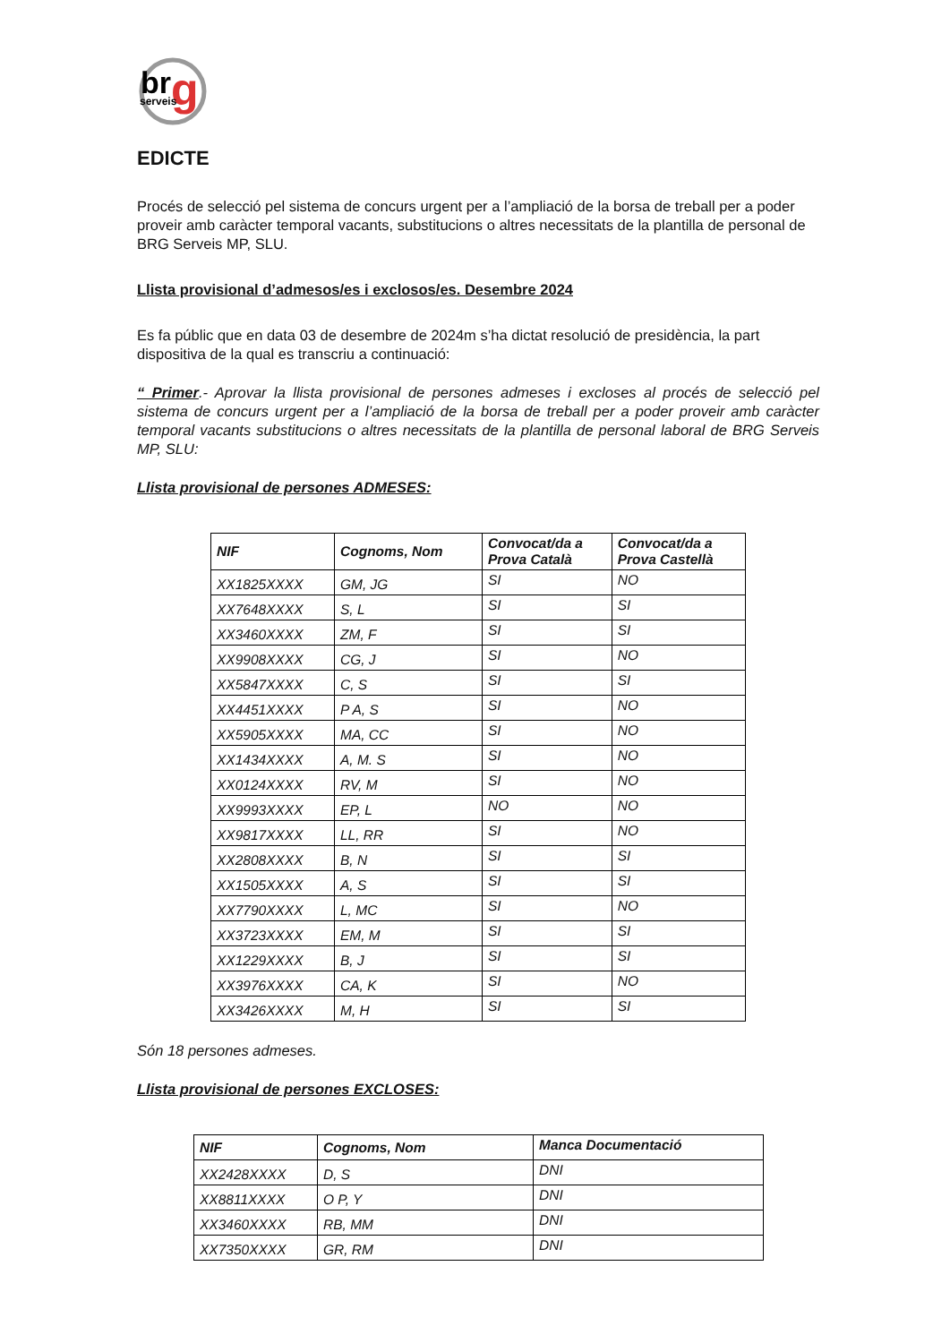br
g
serveis
EDICTE
Procés de selecció pel sistema de concurs urgent per a l’ampliació de la borsa de treball per a poder proveir amb caràcter temporal vacants, substitucions o altres necessitats de la plantilla de personal de BRG Serveis MP, SLU.
Llista provisional d’admesos/es i exclosos/es. Desembre 2024
Es fa públic que en data 03 de desembre de 2024m s’ha dictat resolució de presidència, la part dispositiva de la qual es transcriu a continuació:
“ Primer.- Aprovar la llista provisional de persones admeses i excloses al procés de selecció pel sistema de concurs urgent per a l’ampliació de la borsa de treball per a poder proveir amb caràcter temporal vacants substitucions o altres necessitats de la plantilla de personal laboral de BRG Serveis MP, SLU:
Llista provisional de persones ADMESES:
| NIF | Cognoms, Nom | Convocat/da a Prova Català | Convocat/da a Prova Castellà |
| --- | --- | --- | --- |
| XX1825XXXX | GM, JG | SI | NO |
| XX7648XXXX | S, L | SI | SI |
| XX3460XXXX | ZM, F | SI | SI |
| XX9908XXXX | CG, J | SI | NO |
| XX5847XXXX | C, S | SI | SI |
| XX4451XXXX | P A, S | SI | NO |
| XX5905XXXX | MA, CC | SI | NO |
| XX1434XXXX | A, M. S | SI | NO |
| XX0124XXXX | RV, M | SI | NO |
| XX9993XXXX | EP, L | NO | NO |
| XX9817XXXX | LL, RR | SI | NO |
| XX2808XXXX | B, N | SI | SI |
| XX1505XXXX | A, S | SI | SI |
| XX7790XXXX | L, MC | SI | NO |
| XX3723XXXX | EM, M | SI | SI |
| XX1229XXXX | B, J | SI | SI |
| XX3976XXXX | CA, K | SI | NO |
| XX3426XXXX | M, H | SI | SI |
Són 18 persones admeses.
Llista provisional de persones EXCLOSES:
| NIF | Cognoms, Nom | Manca Documentació |
| --- | --- | --- |
| XX2428XXXX | D, S | DNI |
| XX8811XXXX | O P, Y | DNI |
| XX3460XXXX | RB, MM | DNI |
| XX7350XXXX | GR, RM | DNI |